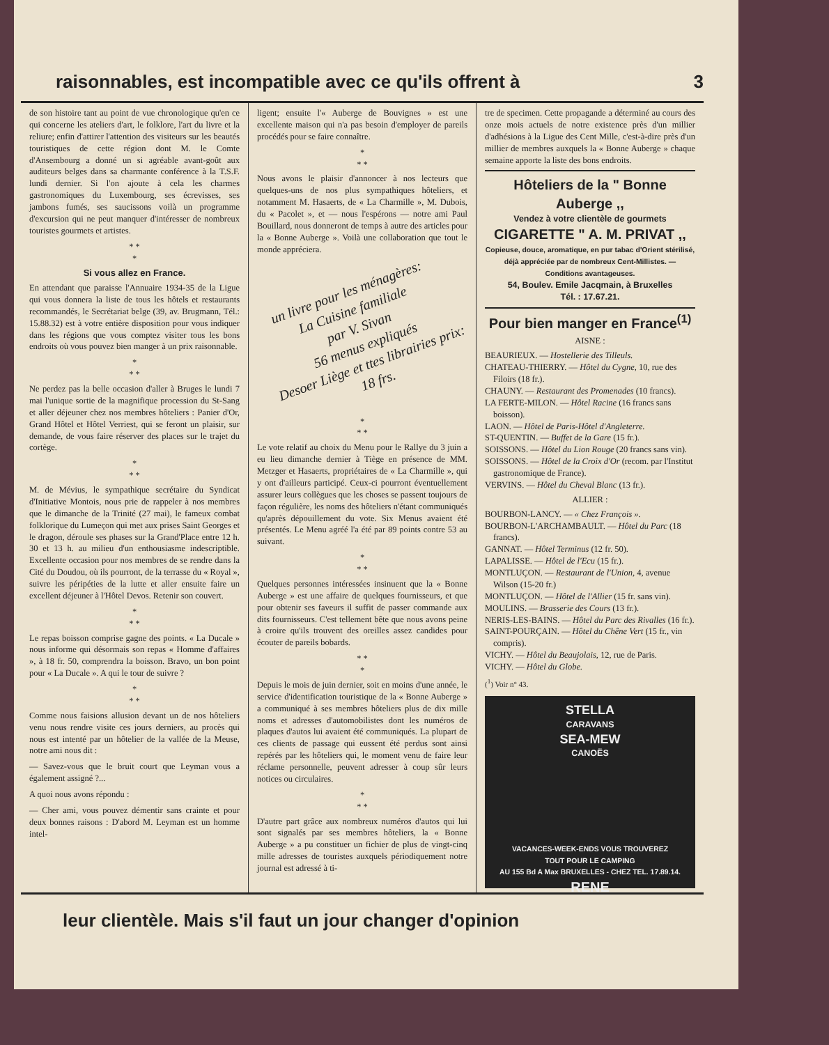raisonnables, est incompatible avec ce qu'ils offrent à 3
de son histoire tant au point de vue chronologique qu'en ce qui concerne les ateliers d'art, le folklore, l'art du livre et la reliure; enfin d'attirer l'attention des visiteurs sur les beautés touristiques de cette région dont M. le Comte d'Ansembourg a donné un si agréable avant-goût aux auditeurs belges dans sa charmante conférence à la T.S.F. lundi dernier. Si l'on ajoute à cela les charmes gastronomiques du Luxembourg, ses écrevisses, ses jambons fumés, ses saucissons voilà un programme d'excursion qui ne peut manquer d'intéresser de nombreux touristes gourmets et artistes.
* *
*
Si vous allez en France.
En attendant que paraisse l'Annuaire 1934-35 de la Ligue qui vous donnera la liste de tous les hôtels et restaurants recommandés, le Secrétariat belge (39, av. Brugmann, Tél.: 15.88.32) est à votre entière disposition pour vous indiquer dans les régions que vous comptez visiter tous les bons endroits où vous pouvez bien manger à un prix raisonnable.
*
* *
Ne perdez pas la belle occasion d'aller à Bruges le lundi 7 mai l'unique sortie de la magnifique procession du St-Sang et aller déjeuner chez nos membres hôteliers : Panier d'Or, Grand Hôtel et Hôtel Verriest, qui se feront un plaisir, sur demande, de vous faire réserver des places sur le trajet du cortège.
*
* *
M. de Mévius, le sympathique secrétaire du Syndicat d'Initiative Montois, nous prie de rappeler à nos membres que le dimanche de la Trinité (27 mai), le fameux combat folklorique du Lumeçon qui met aux prises Saint Georges et le dragon, déroule ses phases sur la Grand'Place entre 12 h. 30 et 13 h. au milieu d'un enthousiasme indescriptible. Excellente occasion pour nos membres de se rendre dans la Cité du Doudou, où ils pourront, de la terrasse du « Royal », suivre les péripéties de la lutte et aller ensuite faire un excellent déjeuner à l'Hôtel Devos. Retenir son couvert.
*
* *
Le repas boisson comprise gagne des points. « La Ducale » nous informe qui désormais son repas « Homme d'affaires », à 18 fr. 50, comprendra la boisson. Bravo, un bon point pour « La Ducale ». A qui le tour de suivre ?
*
* *
Comme nous faisions allusion devant un de nos hôteliers venu nous rendre visite ces jours derniers, au procès qui nous est intenté par un hôtelier de la vallée de la Meuse, notre ami nous dit :
— Savez-vous que le bruit court que Leyman vous a également assigné ?...
A quoi nous avons répondu :
— Cher ami, vous pouvez démentir sans crainte et pour deux bonnes raisons : D'abord M. Leyman est un homme intel-
ligent; ensuite l'« Auberge de Bouvignes » est une excellente maison qui n'a pas besoin d'employer de pareils procédés pour se faire connaître.
*
* *
Nous avons le plaisir d'annoncer à nos lecteurs que quelques-uns de nos plus sympathiques hôteliers, et notamment M. Hasaerts, de « La Charmille », M. Dubois, du « Pacolet », et — nous l'espérons — notre ami Paul Bouillard, nous donneront de temps à autre des articles pour la « Bonne Auberge ». Voilà une collaboration que tout le monde appréciera.
un livre pour les ménagères:
La Cuisine familiale
par V. Sivan
56 menus expliqués
Desoer Liège et ttes librairies prix: 18 frs.
*
* *
Le vote relatif au choix du Menu pour le Rallye du 3 juin a eu lieu dimanche dernier à Tiège en présence de MM. Metzger et Hasaerts, propriétaires de « La Charmille », qui y ont d'ailleurs participé. Ceux-ci pourront éventuellement assurer leurs collègues que les choses se passent toujours de façon régulière, les noms des hôteliers n'étant communiqués qu'après dépouillement du vote. Six Menus avaient été présentés. Le Menu agréé l'a été par 89 points contre 53 au suivant.
*
* *
Quelques personnes intéressées insinuent que la « Bonne Auberge » est une affaire de quelques fournisseurs, et que pour obtenir ses faveurs il suffit de passer commande aux dits fournisseurs. C'est tellement bête que nous avons peine à croire qu'ils trouvent des oreilles assez candides pour écouter de pareils bobards.
* *
*
Depuis le mois de juin dernier, soit en moins d'une année, le service d'identification touristique de la « Bonne Auberge » a communiqué à ses membres hôteliers plus de dix mille noms et adresses d'automobilistes dont les numéros de plaques d'autos lui avaient été communiqués. La plupart de ces clients de passage qui eussent été perdus sont ainsi repérés par les hôteliers qui, le moment venu de faire leur réclame personnelle, peuvent adresser à coup sûr leurs notices ou circulaires.
*
* *
D'autre part grâce aux nombreux numéros d'autos qui lui sont signalés par ses membres hôteliers, la « Bonne Auberge » a pu constituer un fichier de plus de vingt-cinq mille adresses de touristes auxquels périodiquement notre journal est adressé à ti-
tre de specimen. Cette propagande a déterminé au cours des onze mois actuels de notre existence près d'un millier d'adhésions à la Ligue des Cent Mille, c'est-à-dire près d'un millier de membres auxquels la « Bonne Auberge » chaque semaine apporte la liste des bons endroits.
Hôteliers de la " Bonne Auberge ,,
Vendez à votre clientèle de gourmets
CIGARETTE " A. M. PRIVAT ,,
Copieuse, douce, aromatique, en pur tabac d'Orient stérilisé, déjà appréciée par de nombreux Cent-Millistes. — Conditions avantageuses.
54, Boulev. Emile Jacqmain, à Bruxelles
Tél. : 17.67.21.
Pour bien manger en France<sup>(1)</sup>
AISNE :
BEAURIEUX. — Hostellerie des Tilleuls.
CHATEAU-THIERRY. — Hôtel du Cygne, 10, rue des Filoirs (18 fr.).
CHAUNY. — Restaurant des Promenades (10 francs).
LA FERTE-MILON. — Hôtel Racine (16 francs sans boisson).
LAON. — Hôtel de Paris-Hôtel d'Angleterre.
ST-QUENTIN. — Buffet de la Gare (15 fr.).
SOISSONS. — Hôtel du Lion Rouge (20 francs sans vin).
SOISSONS. — Hôtel de la Croix d'Or (recom. par l'Institut gastronomique de France).
VERVINS. — Hôtel du Cheval Blanc (13 fr.).
ALLIER :
BOURBON-LANCY. — « Chez François ».
BOURBON-L'ARCHAMBAULT. — Hôtel du Parc (18 francs).
GANNAT. — Hôtel Terminus (12 fr. 50).
LAPALISSE. — Hôtel de l'Ecu (15 fr.).
MONTLUÇON. — Restaurant de l'Union, 4, avenue Wilson (15-20 fr.)
MONTLUÇON. — Hôtel de l'Allier (15 fr. sans vin).
MOULINS. — Brasserie des Cours (13 fr.).
NERIS-LES-BAINS. — Hôtel du Parc des Rivalles (16 fr.).
SAINT-POURÇAIN. — Hôtel du Chêne Vert (15 fr., vin compris).
VICHY. — Hôtel du Beaujolais, 12, rue de Paris.
VICHY. — Hôtel du Globe.
(<sup>1</sup>) Voir n° 43.
STELLA
CARAVANS
SEA-MEW
CANOËS
VACANCES-WEEK-ENDS VOUS TROUVEREZ
TOUT POUR LE CAMPING
AU 155 Bd A Max BRUXELLES - CHEZ TEL. 17.89.14. RENE
leur clientèle. Mais s'il faut un jour changer d'opinion